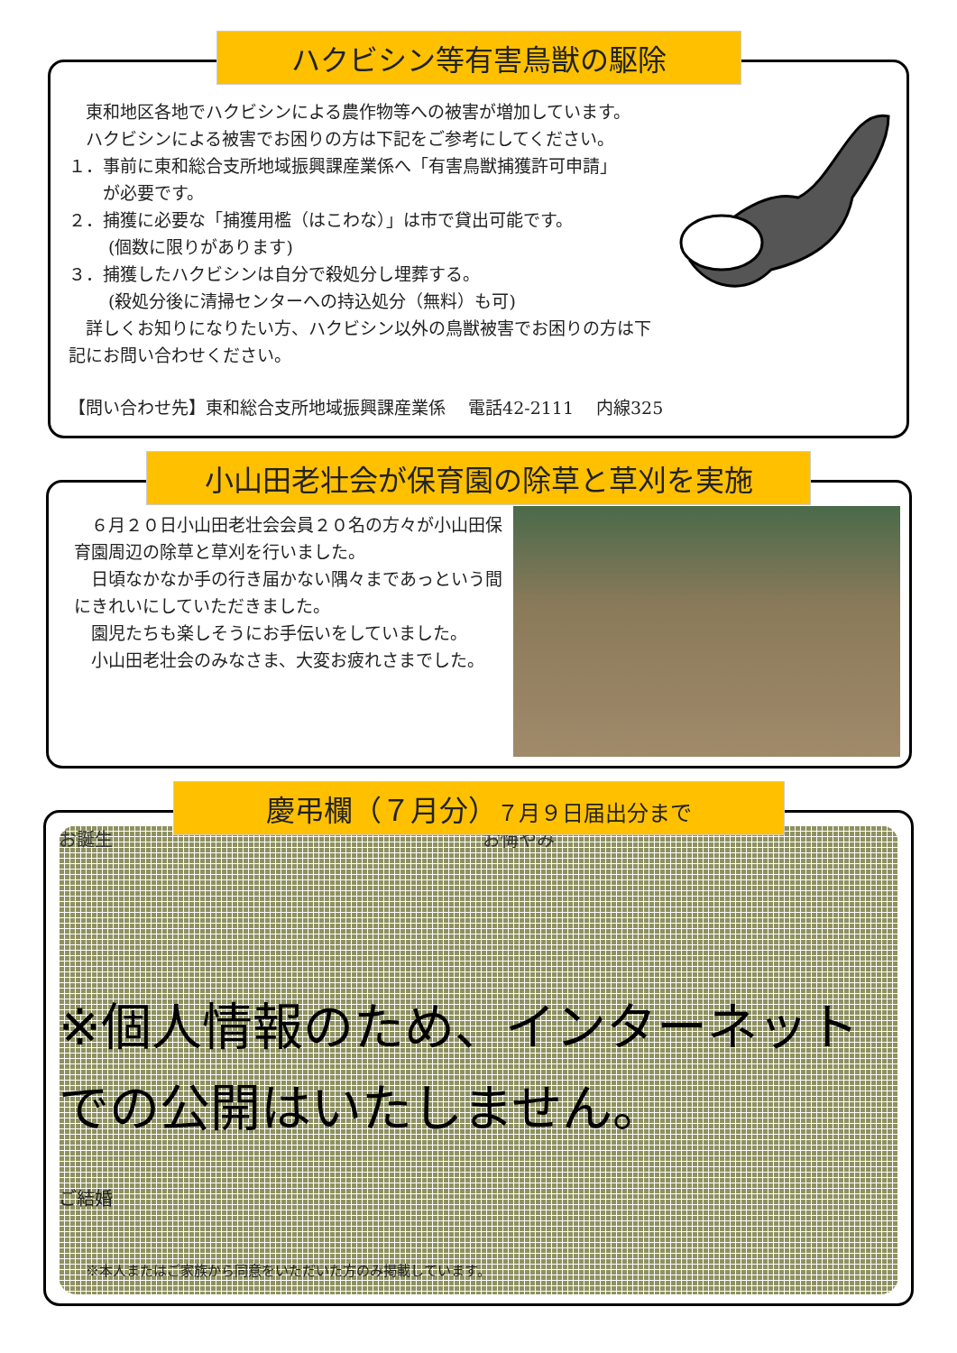ハクビシン等有害鳥獣の駆除
　東和地区各地でハクビシンによる農作物等への被害が増加しています。
　ハクビシンによる被害でお困りの方は下記をご参考にしてください。
１．事前に東和総合支所地域振興課産業係へ「有害鳥獣捕獲許可申請」
　　が必要です。
２．捕獲に必要な「捕獲用檻（はこわな）」は市で貸出可能です。
　　 (個数に限りがあります)
３．捕獲したハクビシンは自分で殺処分し埋葬する。
　　 (殺処分後に清掃センターへの持込処分（無料）も可)
　詳しくお知りになりたい方、ハクビシン以外の鳥獣被害でお困りの方は下
記にお問い合わせください。
【問い合わせ先】東和総合支所地域振興課産業係　 電話42-2111　 内線325
小山田老壮会が保育園の除草と草刈を実施
　６月２０日小山田老壮会会員２０名の方々が小山田保育園周辺の除草と草刈を行いました。
　日頃なかなか手の行き届かない隅々まであっという間にきれいにしていただきました。
　園児たちも楽しそうにお手伝いをしていました。
　小山田老壮会のみなさま、大変お疲れさまでした。
慶弔欄（７月分）７月９日届出分まで
お誕生 お悔やみ
※個人情報のため、インターネットでの公開はいたしません。
ご結婚
※本人またはご家族から同意をいただいた方のみ掲載しています。